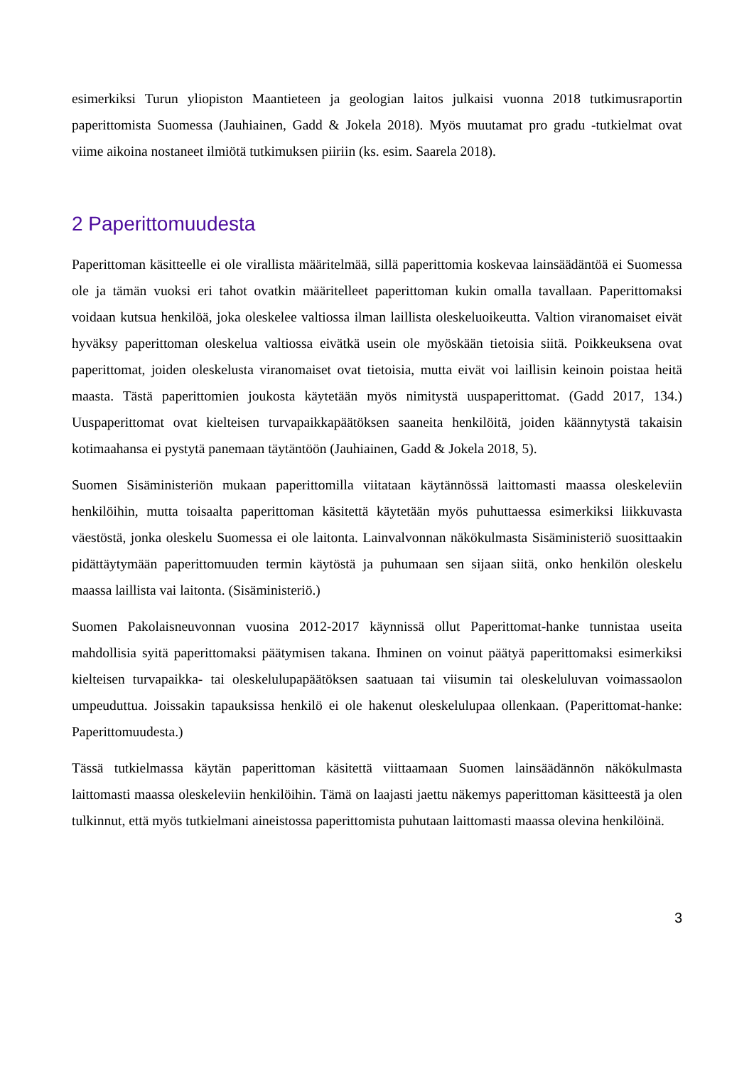esimerkiksi Turun yliopiston Maantieteen ja geologian laitos julkaisi vuonna 2018 tutkimusraportin paperittomista Suomessa (Jauhiainen, Gadd & Jokela 2018). Myös muutamat pro gradu -tutkielmat ovat viime aikoina nostaneet ilmiötä tutkimuksen piiriin (ks. esim. Saarela 2018).
2 Paperittomuudesta
Paperittoman käsitteelle ei ole virallista määritelmää, sillä paperittomia koskevaa lainsäädäntöä ei Suomessa ole ja tämän vuoksi eri tahot ovatkin määritelleet paperittoman kukin omalla tavallaan. Paperittomaksi voidaan kutsua henkilöä, joka oleskelee valtiossa ilman laillista oleskeluoikeutta. Valtion viranomaiset eivät hyväksy paperittoman oleskelua valtiossa eivätkä usein ole myöskään tietoisia siitä. Poikkeuksena ovat paperittomat, joiden oleskelusta viranomaiset ovat tietoisia, mutta eivät voi laillisin keinoin poistaa heitä maasta. Tästä paperittomien joukosta käytetään myös nimitystä uuspaperittomat. (Gadd 2017, 134.) Uuspaperittomat ovat kielteisen turvapaikkapäätöksen saaneita henkilöitä, joiden käännytystä takaisin kotimaahansa ei pystytä panemaan täytäntöön (Jauhiainen, Gadd & Jokela 2018, 5).
Suomen Sisäministeriön mukaan paperittomilla viitataan käytännössä laittomasti maassa oleskeleviin henkilöihin, mutta toisaalta paperittoman käsitettä käytetään myös puhuttaessa esimerkiksi liikkuvasta väestöstä, jonka oleskelu Suomessa ei ole laitonta. Lainvalvonnan näkökulmasta Sisäministeriö suosittaakin pidättäytymään paperittomuuden termin käytöstä ja puhumaan sen sijaan siitä, onko henkilön oleskelu maassa laillista vai laitonta. (Sisäministeriö.)
Suomen Pakolaisneuvonnan vuosina 2012-2017 käynnissä ollut Paperittomat-hanke tunnistaa useita mahdollisia syitä paperittomaksi päätymisen takana. Ihminen on voinut päätyä paperittomaksi esimerkiksi kielteisen turvapaikka- tai oleskelulupapäätöksen saatuaan tai viisumin tai oleskeluluvan voimassaolon umpeuduttua. Joissakin tapauksissa henkilö ei ole hakenut oleskelulupaa ollenkaan. (Paperittomat-hanke: Paperittomuudesta.)
Tässä tutkielmassa käytän paperittoman käsitettä viittaamaan Suomen lainsäädännön näkökulmasta laittomasti maassa oleskeleviin henkilöihin. Tämä on laajasti jaettu näkemys paperittoman käsitteestä ja olen tulkinnut, että myös tutkielmani aineistossa paperittomista puhutaan laittomasti maassa olevina henkilöinä.
3